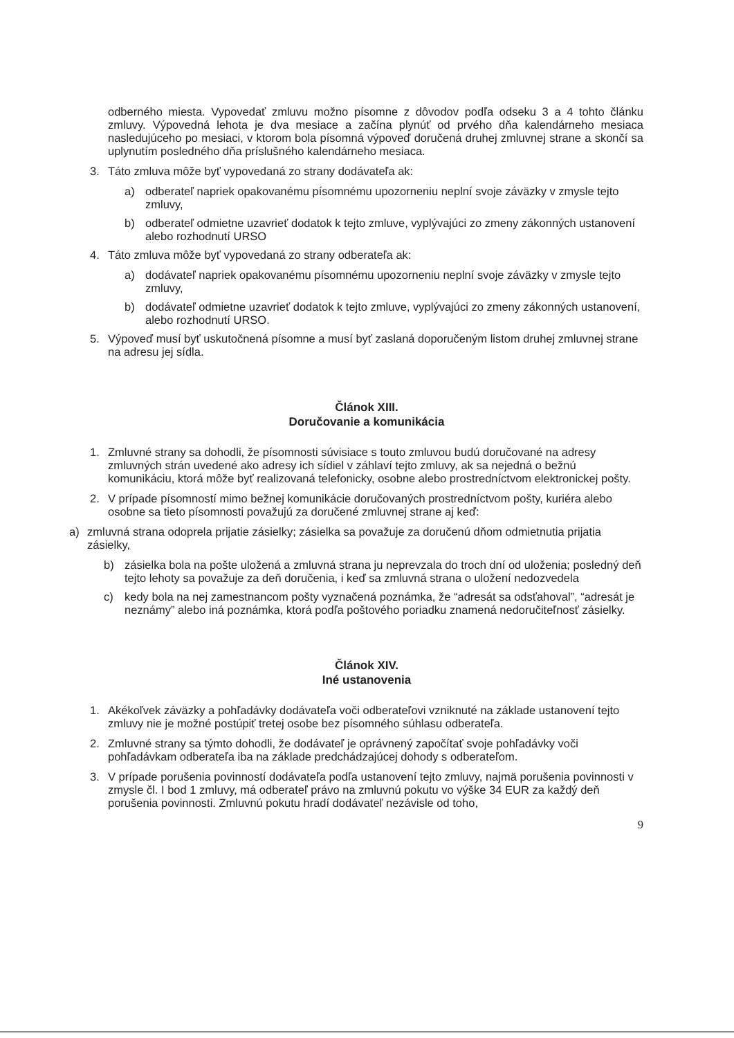odberného miesta. Vypovedať zmluvu možno písomne z dôvodov podľa odseku 3 a 4 tohto článku zmluvy. Výpovedná lehota je dva mesiace a začína plynúť od prvého dňa kalendárneho mesiaca nasledujúceho po mesiaci, v ktorom bola písomná výpoveď doručená druhej zmluvnej strane a skončí sa uplynutím posledného dňa príslušného kalendárneho mesiaca.
3. Táto zmluva môže byť vypovedaná zo strany dodávateľa ak:
a) odberateľ napriek opakovanému písomnému upozorneniu neplní svoje záväzky v zmysle tejto zmluvy,
b) odberateľ odmietne uzavrieť dodatok k tejto zmluve, vyplývajúci zo zmeny zákonných ustanovení alebo rozhodnutí URSO
4. Táto zmluva môže byť vypovedaná zo strany odberateľa ak:
a) dodávateľ napriek opakovanému písomnému upozorneniu neplní svoje záväzky v zmysle tejto zmluvy,
b) dodávateľ odmietne uzavrieť dodatok k tejto zmluve, vyplývajúci zo zmeny zákonných ustanovení, alebo rozhodnutí URSO.
5. Výpoveď musí byť uskutočnená písomne a musí byť zaslaná doporučeným listom druhej zmluvnej strane na adresu jej sídla.
Článok XIII.
Doručovanie a komunikácia
1. Zmluvné strany sa dohodli, že písomnosti súvisiace s touto zmluvou budú doručované na adresy zmluvných strán uvedené ako adresy ich sídiel v záhlaví tejto zmluvy, ak sa nejedná o bežnú komunikáciu, ktorá môže byť realizovaná telefonicky, osobne alebo prostredníctvom elektronickej pošty.
2. V prípade písomností mimo bežnej komunikácie doručovaných prostredníctvom pošty, kuriéra alebo osobne sa tieto písomnosti považujú za doručené zmluvnej strane aj keď:
a) zmluvná strana odoprela prijatie zásielky; zásielka sa považuje za doručenú dňom odmietnutia prijatia zásielky,
b) zásielka bola na pošte uložená a zmluvná strana ju neprevzala do troch dní od uloženia; posledný deň tejto lehoty sa považuje za deň doručenia, i keď sa zmluvná strana o uložení nedozvedela
c) kedy bola na nej zamestnancom pošty vyznačená poznámka, že “adresát sa odsťahoval”, “adresát je neznámy” alebo iná poznámka, ktorá podľa poštového poriadku znamená nedoručiteľnosť zásielky.
Článok XIV.
Iné ustanovenia
1. Akékoľvek záväzky a pohľadávky dodávateľa voči odberateľovi vzniknuté na základe ustanovení tejto zmluvy nie je možné postúpiť tretej osobe bez písomného súhlasu odberateľa.
2. Zmluvné strany sa týmto dohodli, že dodávateľ je oprávnený započítať svoje pohľadávky voči pohľadávkam odberateľa iba na základe predchádzajúcej dohody s odberateľom.
3. V prípade porušenia povinností dodávateľa podľa ustanovení tejto zmluvy, najmä porušenia povinnosti v zmysle čl. I bod 1 zmluvy, má odberateľ právo na zmluvnú pokutu vo výške 34 EUR za každý deň porušenia povinnosti. Zmluvnú pokutu hradí dodávateľ nezávisle od toho,
9